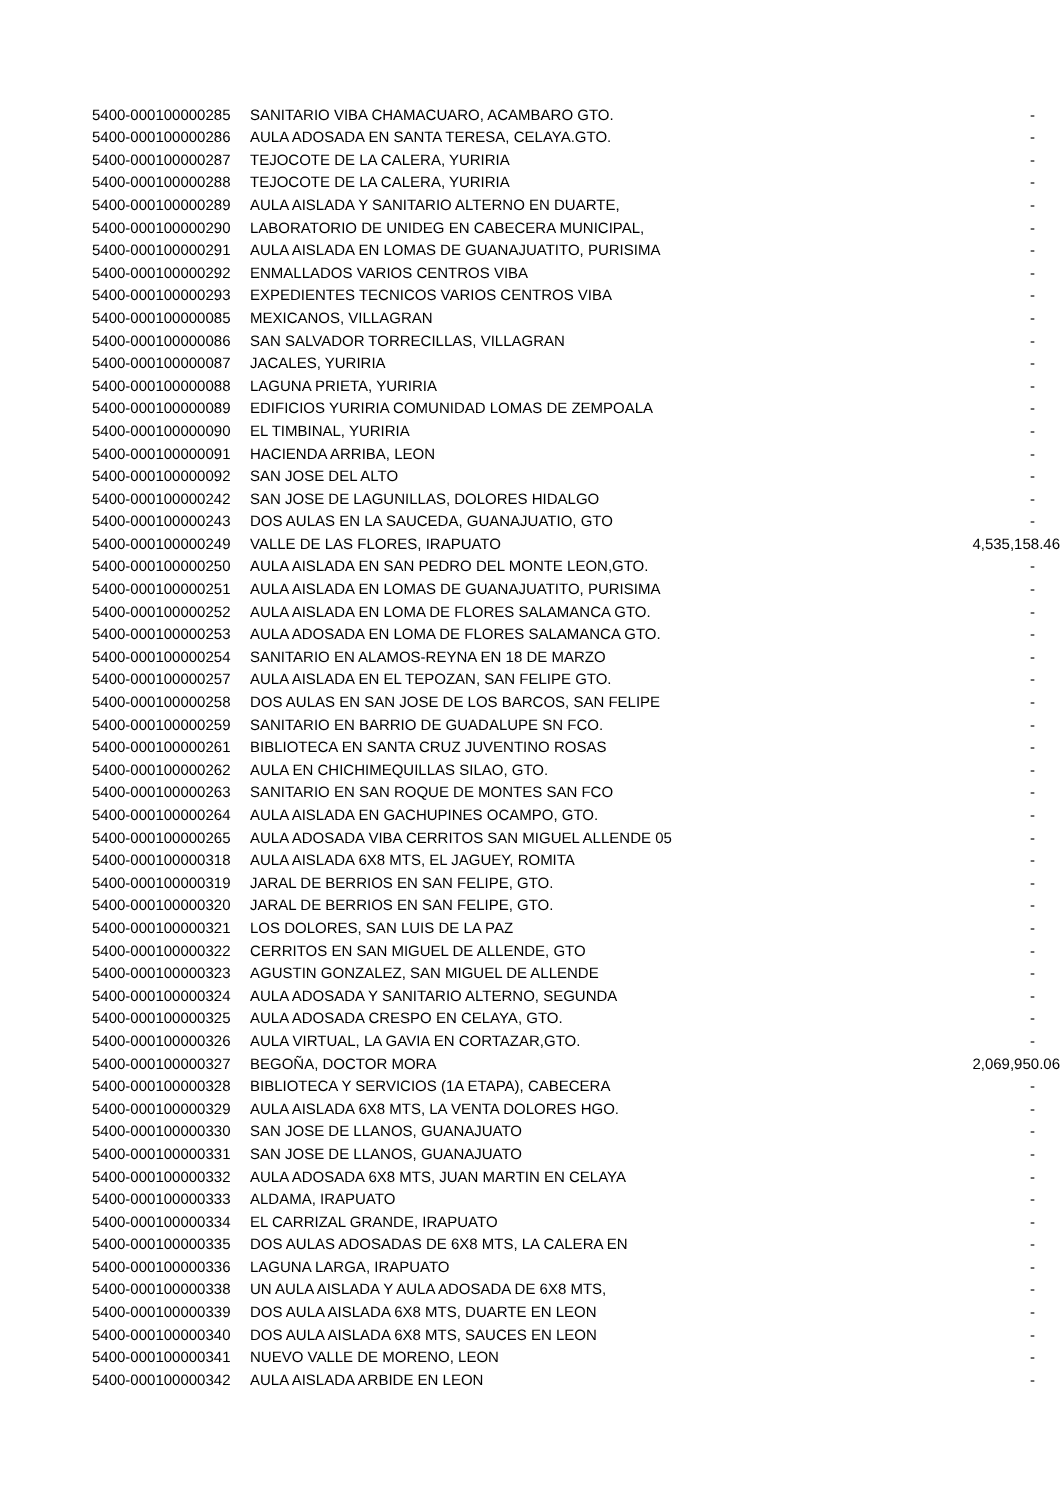| 5400-000100000285 | SANITARIO VIBA CHAMACUARO, ACAMBARO GTO. | - |
| 5400-000100000286 | AULA ADOSADA EN SANTA TERESA, CELAYA.GTO. | - |
| 5400-000100000287 | TEJOCOTE DE LA CALERA, YURIRIA | - |
| 5400-000100000288 | TEJOCOTE DE LA CALERA, YURIRIA | - |
| 5400-000100000289 | AULA AISLADA Y SANITARIO ALTERNO EN DUARTE, | - |
| 5400-000100000290 | LABORATORIO DE UNIDEG EN CABECERA MUNICIPAL, | - |
| 5400-000100000291 | AULA AISLADA EN LOMAS DE GUANAJUATITO, PURISIMA | - |
| 5400-000100000292 | ENMALLADOS VARIOS CENTROS VIBA | - |
| 5400-000100000293 | EXPEDIENTES TECNICOS VARIOS CENTROS VIBA | - |
| 5400-000100000085 | MEXICANOS, VILLAGRAN | - |
| 5400-000100000086 | SAN SALVADOR TORRECILLAS, VILLAGRAN | - |
| 5400-000100000087 | JACALES, YURIRIA | - |
| 5400-000100000088 | LAGUNA PRIETA, YURIRIA | - |
| 5400-000100000089 | EDIFICIOS YURIRIA COMUNIDAD LOMAS DE ZEMPOALA | - |
| 5400-000100000090 | EL TIMBINAL, YURIRIA | - |
| 5400-000100000091 | HACIENDA ARRIBA, LEON | - |
| 5400-000100000092 | SAN JOSE DEL ALTO | - |
| 5400-000100000242 | SAN JOSE DE LAGUNILLAS, DOLORES HIDALGO | - |
| 5400-000100000243 | DOS AULAS EN LA SAUCEDA, GUANAJUATIO, GTO | - |
| 5400-000100000249 | VALLE DE LAS FLORES, IRAPUATO | 4,535,158.46 |
| 5400-000100000250 | AULA AISLADA EN SAN PEDRO DEL MONTE LEON,GTO. | - |
| 5400-000100000251 | AULA AISLADA EN LOMAS DE GUANAJUATITO, PURISIMA | - |
| 5400-000100000252 | AULA AISLADA EN LOMA DE FLORES SALAMANCA GTO. | - |
| 5400-000100000253 | AULA ADOSADA EN LOMA DE FLORES SALAMANCA GTO. | - |
| 5400-000100000254 | SANITARIO EN ALAMOS-REYNA EN 18 DE MARZO | - |
| 5400-000100000257 | AULA AISLADA EN EL TEPOZAN, SAN FELIPE GTO. | - |
| 5400-000100000258 | DOS AULAS EN SAN JOSE DE LOS BARCOS, SAN FELIPE | - |
| 5400-000100000259 | SANITARIO EN BARRIO DE GUADALUPE SN FCO. | - |
| 5400-000100000261 | BIBLIOTECA EN SANTA CRUZ JUVENTINO ROSAS | - |
| 5400-000100000262 | AULA EN CHICHIMEQUILLAS SILAO, GTO. | - |
| 5400-000100000263 | SANITARIO EN SAN ROQUE DE MONTES SAN FCO | - |
| 5400-000100000264 | AULA AISLADA EN GACHUPINES OCAMPO, GTO. | - |
| 5400-000100000265 | AULA ADOSADA VIBA CERRITOS SAN MIGUEL ALLENDE 05 | - |
| 5400-000100000318 | AULA AISLADA 6X8 MTS, EL JAGUEY, ROMITA | - |
| 5400-000100000319 | JARAL DE BERRIOS EN SAN FELIPE, GTO. | - |
| 5400-000100000320 | JARAL DE BERRIOS EN SAN FELIPE, GTO. | - |
| 5400-000100000321 | LOS DOLORES, SAN LUIS DE LA PAZ | - |
| 5400-000100000322 | CERRITOS EN SAN MIGUEL DE ALLENDE, GTO | - |
| 5400-000100000323 | AGUSTIN GONZALEZ, SAN MIGUEL DE ALLENDE | - |
| 5400-000100000324 | AULA ADOSADA Y SANITARIO ALTERNO, SEGUNDA | - |
| 5400-000100000325 | AULA ADOSADA CRESPO EN CELAYA, GTO. | - |
| 5400-000100000326 | AULA VIRTUAL, LA GAVIA EN CORTAZAR,GTO. | - |
| 5400-000100000327 | BEGOÑA, DOCTOR MORA | 2,069,950.06 |
| 5400-000100000328 | BIBLIOTECA Y SERVICIOS (1A ETAPA), CABECERA | - |
| 5400-000100000329 | AULA AISLADA 6X8 MTS, LA VENTA DOLORES HGO. | - |
| 5400-000100000330 | SAN JOSE DE LLANOS, GUANAJUATO | - |
| 5400-000100000331 | SAN JOSE DE LLANOS, GUANAJUATO | - |
| 5400-000100000332 | AULA ADOSADA 6X8 MTS, JUAN MARTIN EN CELAYA | - |
| 5400-000100000333 | ALDAMA, IRAPUATO | - |
| 5400-000100000334 | EL CARRIZAL GRANDE, IRAPUATO | - |
| 5400-000100000335 | DOS AULAS ADOSADAS DE 6X8 MTS, LA CALERA EN | - |
| 5400-000100000336 | LAGUNA LARGA, IRAPUATO | - |
| 5400-000100000338 | UN AULA AISLADA Y AULA ADOSADA DE 6X8 MTS, | - |
| 5400-000100000339 | DOS AULA AISLADA 6X8 MTS, DUARTE EN LEON | - |
| 5400-000100000340 | DOS AULA AISLADA 6X8 MTS, SAUCES EN LEON | - |
| 5400-000100000341 | NUEVO VALLE DE MORENO, LEON | - |
| 5400-000100000342 | AULA AISLADA ARBIDE EN LEON | - |